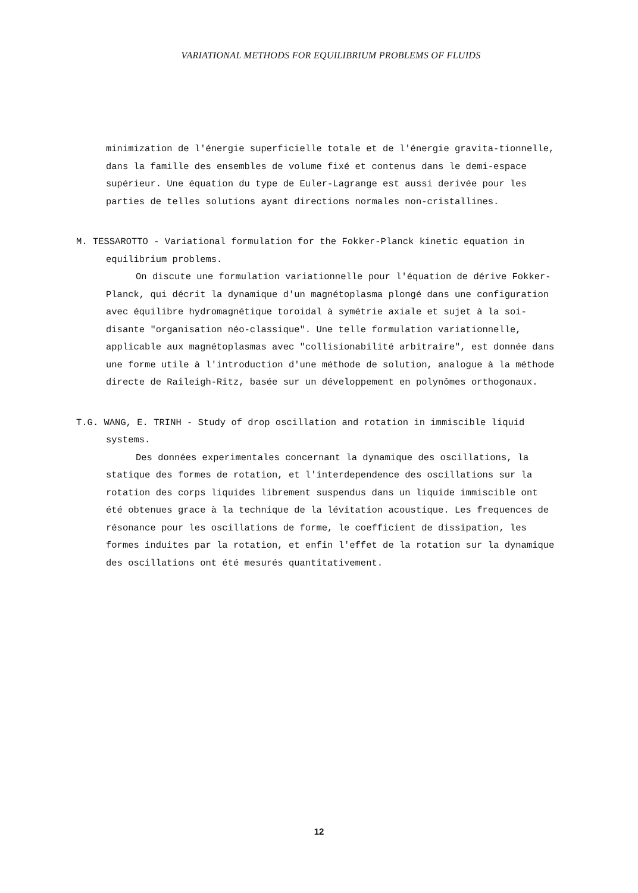VARIATIONAL METHODS FOR EQUILIBRIUM PROBLEMS OF FLUIDS
minimization de l'énergie superficielle totale et de l'énergie gravita-tionnelle, dans la famille des ensembles de volume fixé et contenus dans le demi-espace supérieur. Une équation du type de Euler-Lagrange est aussi derivée pour les parties de telles solutions ayant directions normales non-cristallines.
M. TESSAROTTO - Variational formulation for the Fokker-Planck kinetic equation in equilibrium problems.
On discute une formulation variationnelle pour l'équation de dérive Fokker-Planck, qui décrit la dynamique d'un magnétoplasma plongé dans une configuration avec équilibre hydromagnétique toroidal à symétrie axiale et sujet à la soi-disante "organisation néo-classique". Une telle formulation variationnelle, applicable aux magnétoplasmas avec "collisionabilité arbitraire", est donnée dans une forme utile à l'introduction d'une méthode de solution, analogue à la méthode directe de Raileigh-Ritz, basée sur un développement en polynômes orthogonaux.
T.G. WANG, E. TRINH - Study of drop oscillation and rotation in immiscible liquid systems.
Des données experimentales concernant la dynamique des oscillations, la statique des formes de rotation, et l'interdependence des oscillations sur la rotation des corps liquides librement suspendus dans un liquide immiscible ont été obtenues grace à la technique de la lévitation acoustique. Les frequences de résonance pour les oscillations de forme, le coefficient de dissipation, les formes induites par la rotation, et enfin l'effet de la rotation sur la dynamique des oscillations ont été mesurés quantitativement.
12